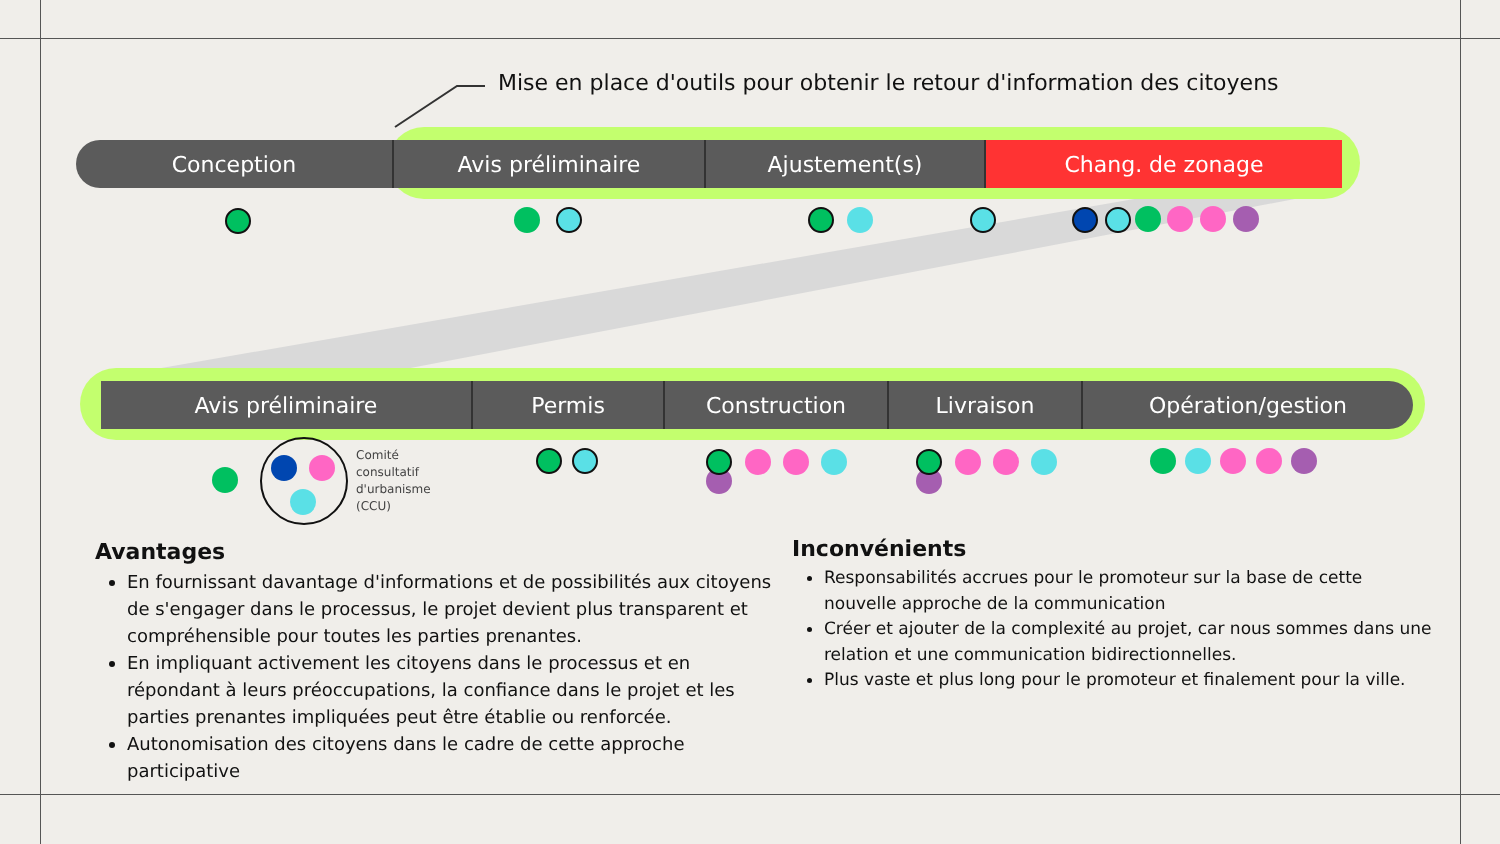Mise en place d'outils pour obtenir le retour d'information des citoyens
Conception Avis préliminaire Ajustement(s) Chang. de zonage
Avis préliminaire Permis Construction Livraison Opération/gestion
Comité
consultatif
d'urbanisme
(CCU)
Avantages
En fournissant davantage d'informations et de possibilités aux citoyens de s'engager dans le processus, le projet devient plus transparent et compréhensible pour toutes les parties prenantes.
En impliquant activement les citoyens dans le processus et en répondant à leurs préoccupations, la confiance dans le projet et les parties prenantes impliquées peut être établie ou renforcée.
Autonomisation des citoyens dans le cadre de cette approche participative
Inconvénients
Responsabilités accrues pour le promoteur sur la base de cette nouvelle approche de la communication
Créer et ajouter de la complexité au projet, car nous sommes dans une relation et une communication bidirectionnelles.
Plus vaste et plus long pour le promoteur et finalement pour la ville.